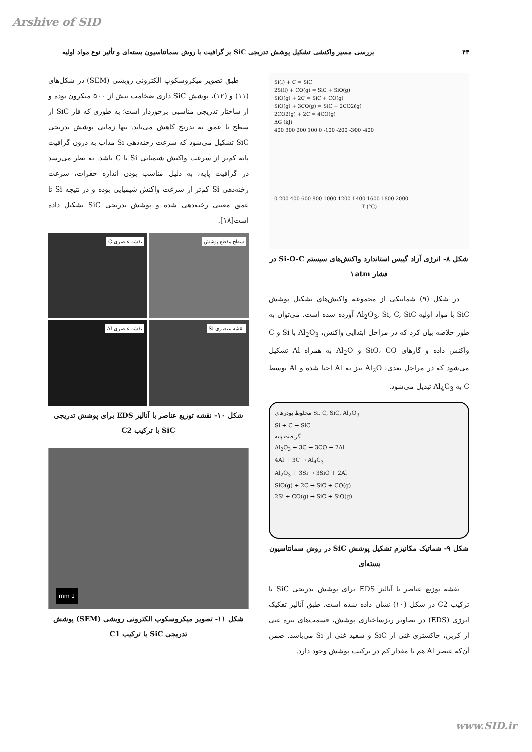Arshive of SID
۴۴ بررسی مسیر واکنشی تشکیل پوشش تدریجی SiC بر گرافیت با روش سمانتاسیون بسته‌ای و تأثیر نوع مواد اولیه
Si(l) + C = SiC
2Si(l) + CO(g) = SiC + SiO(g)
SiO(g) + 2C = SiC + CO(g)
SiO(g) + 3CO(g) = SiC + 2CO2(g)
2CO2(g) + 2C = 4CO(g)
ΔG (kJ)
400 300 200 100 0 -100 -200 -300 -400
0 200 400 600 800 1000 1200 1400 1600 1800 2000
T (°C)
شکل ۸- انرژی آزاد گیبس استاندارد واکنش‌های سیستم Si-O-C در فشار ۱atm
در شکل (۹) شماتیکی از مجموعه واکنش‌های تشکیل پوشش SiC با مواد اولیه Al<sub>2</sub>O<sub>3</sub>, Si, C, SiC آورده شده است. می‌توان به طور خلاصه بیان کرد که در مراحل ابتدایی واکنش، Al<sub>2</sub>O<sub>3</sub> با Si و C واکنش داده و گازهای SiO، CO و Al<sub>2</sub>O به همراه Al تشکیل می‌شود که در مراحل بعدی، Al<sub>2</sub>O نیز به Al احیا شده و Al توسط C به Al<sub>4</sub>C<sub>3</sub> تبدیل می‌شود.
مخلوط پودرهای Si, C, SiC, Al<sub>2</sub>O<sub>3</sub>
Si + C → SiC
گرافیت پایه
Al<sub>2</sub>O<sub>3</sub> + 3C → 3CO + 2Al
4Al + 3C → Al<sub>4</sub>C<sub>3</sub>
Al<sub>2</sub>O<sub>3</sub> + 3Si → 3SiO + 2Al
SiO(g) + 2C → SiC + CO(g)
2Si + CO(g) → SiC + SiO(g)
شکل ۹- شماتیک مکانیزم تشکیل پوشش SiC در روش سمانتاسیون بسته‌ای
نقشه توزیع عناصر با آنالیز EDS برای پوشش تدریجی SiC با ترکیب C2 در شکل (۱۰) نشان داده شده است. طبق آنالیز تفکیک انرژی (EDS) در تصاویر ریزساختاری پوشش، قسمت‌های تیره غنی از کربن، خاکستری غنی از SiC و سفید غنی از Si می‌باشد. ضمن آن‌که عنصر Al هم با مقدار کم در ترکیب پوشش وجود دارد.
طبق تصویر میکروسکوپ الکترونی روبشی (SEM) در شکل‌های (۱۱) و (۱۲)، پوشش SiC داری ضخامت بیش از ۵۰۰ میکرون بوده و از ساختار تدریجی مناسبی برخوردار است؛ به طوری که فاز SiC از سطح تا عمق به تدریج کاهش می‌یابد. تنها زمانی پوشش تدریجی SiC تشکیل می‌شود که سرعت رخنه‌دهی Si مذاب به درون گرافیت پایه کم‌تر از سرعت واکنش شیمیایی Si با C باشد. به نظر می‌رسد در گرافیت پایه، به دلیل مناسب بودن اندازه حفرات، سرعت رخنه‌دهی Si کم‌تر از سرعت واکنش شیمیایی بوده و در نتیجه Si تا عمق معینی رخنه‌دهی شده و پوشش تدریجی SiC تشکیل داده است[۱۸].
سطح مقطع پوشش
نقشه عنصری C
نقشه عنصری Si
نقشه عنصری Al
شکل ۱۰- نقشه توزیع عناصر با آنالیز EDS برای پوشش تدریجی SiC با ترکیب C2
1 mm
شکل ۱۱- تصویر میکروسکوپ الکترونی روبشی (SEM) پوشش تدریجی SiC با ترکیب C1
www.SID.ir